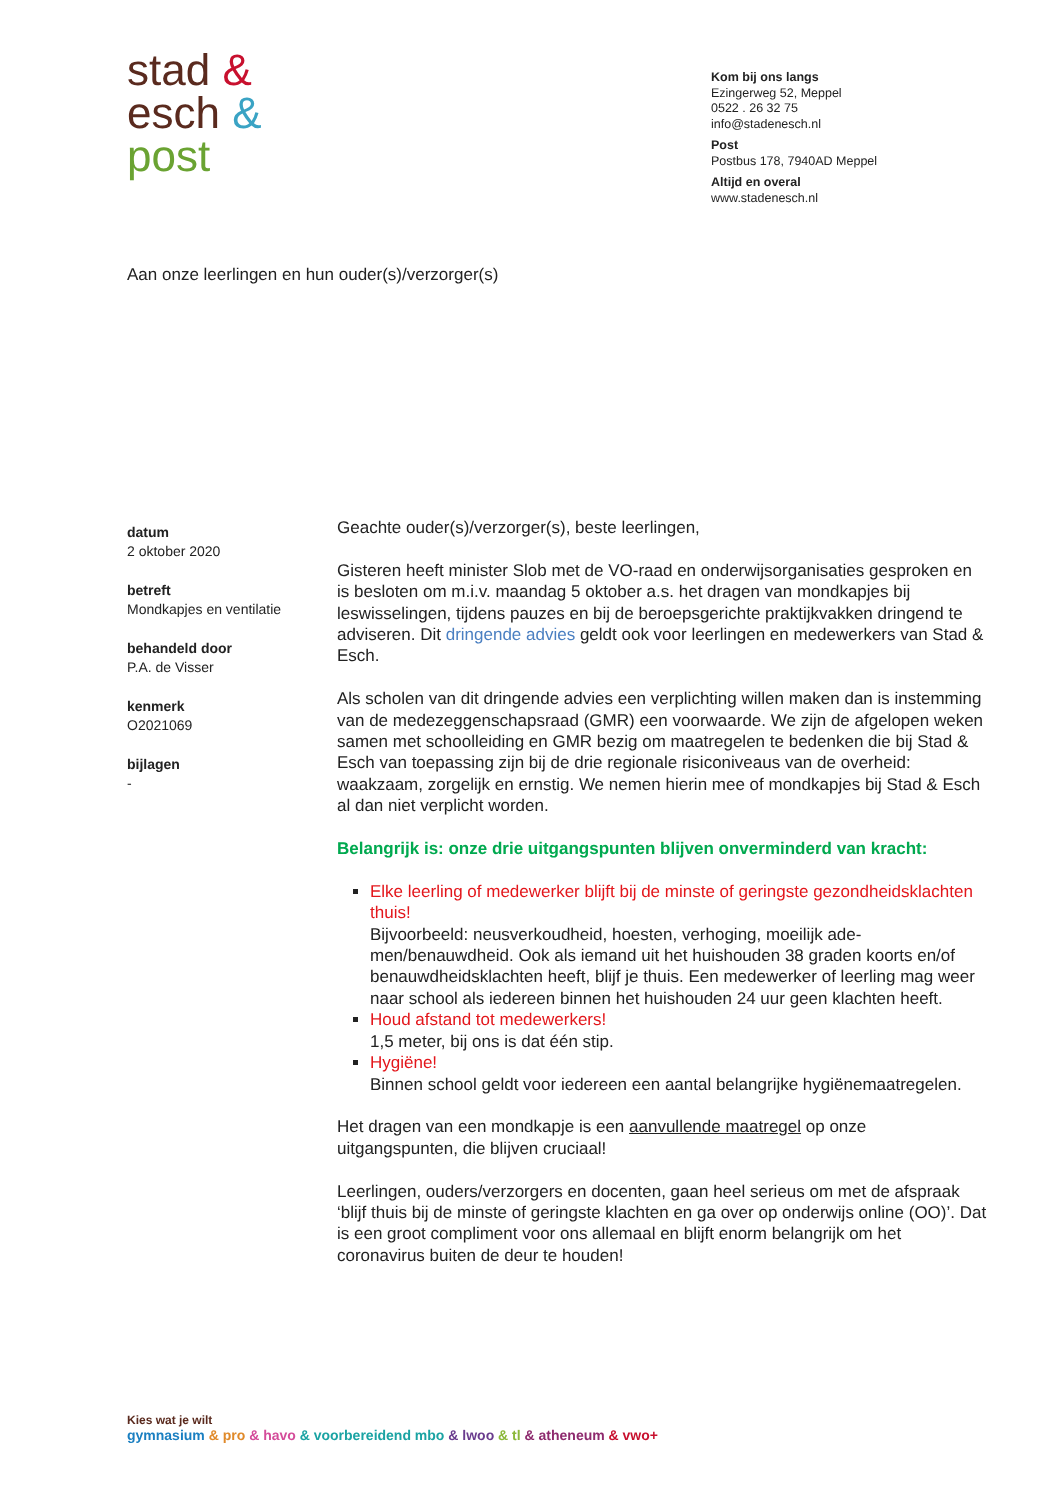stad &
esch &
post
Kom bij ons langs
Ezingerweg 52, Meppel
0522 . 26 32 75
info@stadenesch.nl
Post
Postbus 178, 7940AD Meppel
Altijd en overal
www.stadenesch.nl
Aan onze leerlingen en hun ouder(s)/verzorger(s)
datum
2 oktober 2020
betreft
Mondkapjes en ventilatie
behandeld door
P.A. de Visser
kenmerk
O2021069
bijlagen
-
Geachte ouder(s)/verzorger(s), beste leerlingen,
Gisteren heeft minister Slob met de VO-raad en onderwijsorganisaties gesproken en is besloten om m.i.v. maandag 5 oktober a.s. het dragen van mondkapjes bij leswisselingen, tijdens pauzes en bij de beroepsge­richte praktijkvakken dringend te adviseren. Dit dringende advies geldt ook voor leerlingen en medewerkers van Stad & Esch.
Als scholen van dit dringende advies een verplichting willen maken dan is instemming van de medezeggenschapsraad (GMR) een voorwaarde. We zijn de afgelopen weken samen met schoolleiding en GMR bezig om maatregelen te bedenken die bij Stad & Esch van toepassing zijn bij de drie regionale risiconiveaus van de overheid: waakzaam, zorgelijk en ernstig. We nemen hierin mee of mondkapjes bij Stad & Esch al dan niet verplicht worden.
Belangrijk is: onze drie uitgangspunten blijven onverminderd van kracht:
Elke leerling of medewerker blijft bij de minste of geringste ge­zondheidsklachten thuis!
Bijvoorbeeld: neusverkoudheid, hoesten, verhoging, moeilijk ade­men/benauwdheid. Ook als iemand uit het huishouden 38 graden koorts en/of benauwdheidsklachten heeft, blijf je thuis. Een mede­werker of leerling mag weer naar school als iedereen binnen het huishouden 24 uur geen klachten heeft.
Houd afstand tot medewerkers!
1,5 meter, bij ons is dat één stip.
Hygiëne!
Binnen school geldt voor iedereen een aantal belangrijke hygiëne­maatregelen.
Het dragen van een mondkapje is een aanvullende maatregel op onze uitgangspunten, die blijven cruciaal!
Leerlingen, ouders/verzorgers en docenten, gaan heel serieus om met de afspraak ‘blijf thuis bij de minste of geringste klachten en ga over op onderwijs online (OO)’. Dat is een groot compliment voor ons allemaal en blijft enorm belangrijk om het coronavirus buiten de deur te houden!
Kies wat je wilt
gymnasium & pro & havo & voorbereidend mbo & lwoo & tl & atheneum & vwo+